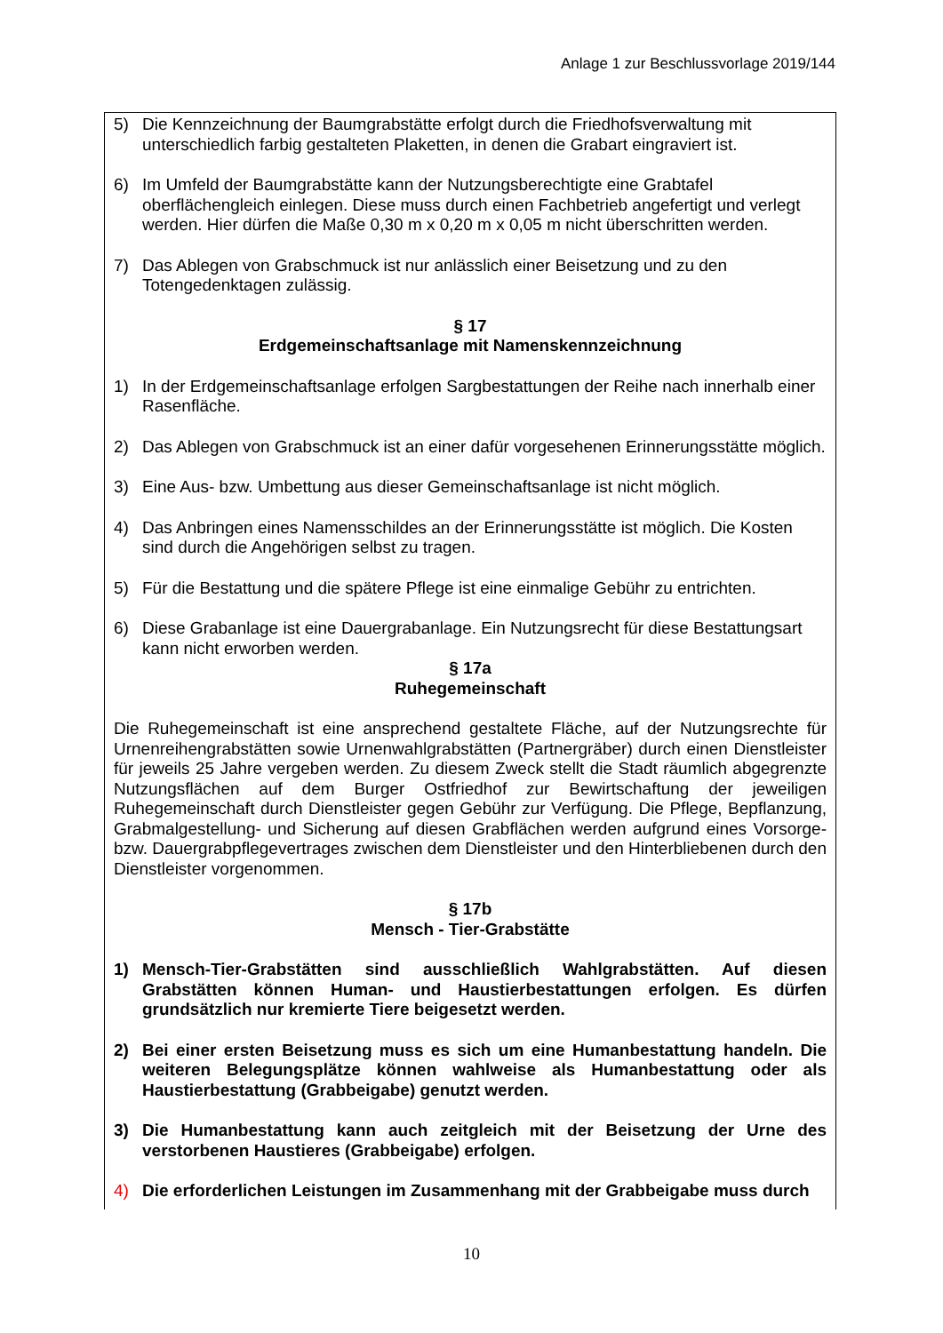Anlage 1 zur Beschlussvorlage 2019/144
5) Die Kennzeichnung der Baumgrabstätte erfolgt durch die Friedhofsverwaltung mit unterschiedlich farbig gestalteten Plaketten, in denen die Grabart eingraviert ist.
6) Im Umfeld der Baumgrabstätte kann der Nutzungsberechtigte eine Grabtafel oberflächengleich einlegen. Diese muss durch einen Fachbetrieb angefertigt und verlegt werden. Hier dürfen die Maße 0,30 m x 0,20 m x 0,05 m nicht überschritten werden.
7) Das Ablegen von Grabschmuck ist nur anlässlich einer Beisetzung und zu den Totengedenktagen zulässig.
§ 17
Erdgemeinschaftsanlage mit Namenskennzeichnung
1) In der Erdgemeinschaftsanlage erfolgen Sargbestattungen der Reihe nach innerhalb einer Rasenfläche.
2) Das Ablegen von Grabschmuck ist an einer dafür vorgesehenen Erinnerungsstätte möglich.
3) Eine Aus- bzw. Umbettung aus dieser Gemeinschaftsanlage ist nicht möglich.
4) Das Anbringen eines Namensschildes an der Erinnerungsstätte ist möglich. Die Kosten sind durch die Angehörigen selbst zu tragen.
5) Für die Bestattung und die spätere Pflege ist eine einmalige Gebühr zu entrichten.
6) Diese Grabanlage ist eine Dauergrabanlage. Ein Nutzungsrecht für diese Bestattungsart kann nicht erworben werden.
§ 17a
Ruhegemeinschaft
Die Ruhegemeinschaft ist eine ansprechend gestaltete Fläche, auf der Nutzungsrechte für Urnenreihengrabstätten sowie Urnenwahlgrabstätten (Partnergräber) durch einen Dienstleister für jeweils 25 Jahre vergeben werden. Zu diesem Zweck stellt die Stadt räumlich abgegrenzte Nutzungsflächen auf dem Burger Ostfriedhof zur Bewirtschaftung der jeweiligen Ruhegemeinschaft durch Dienstleister gegen Gebühr zur Verfügung. Die Pflege, Bepflanzung, Grabmalgestellung- und Sicherung auf diesen Grabflächen werden aufgrund eines Vorsorge- bzw. Dauergrabpflegevertrages zwischen dem Dienstleister und den Hinterbliebenen durch den Dienstleister vorgenommen.
§ 17b
Mensch - Tier-Grabstätte
1) Mensch-Tier-Grabstätten sind ausschließlich Wahlgrabstätten. Auf diesen Grabstätten können Human- und Haustierbestattungen erfolgen. Es dürfen grundsätzlich nur kremierte Tiere beigesetzt werden.
2) Bei einer ersten Beisetzung muss es sich um eine Humanbestattung handeln. Die weiteren Belegungsplätze können wahlweise als Humanbestattung oder als Haustierbestattung (Grabbeigabe) genutzt werden.
3) Die Humanbestattung kann auch zeitgleich mit der Beisetzung der Urne des verstorbenen Haustieres (Grabbeigabe) erfolgen.
4) Die erforderlichen Leistungen im Zusammenhang mit der Grabbeigabe muss durch
10